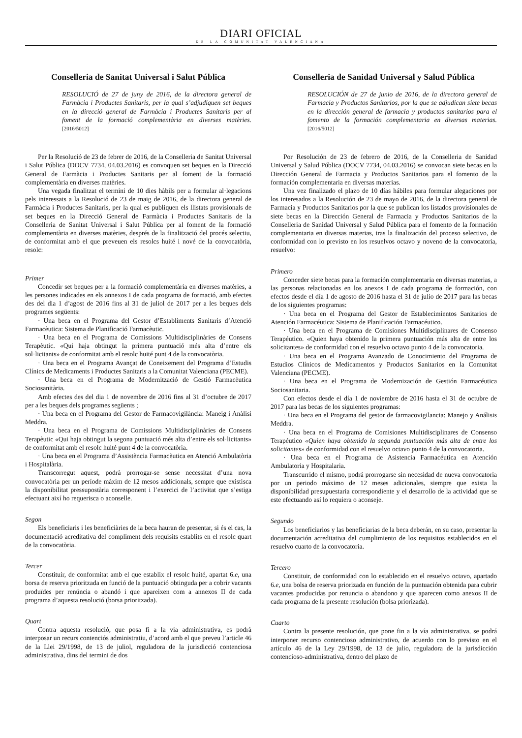DIARI OFICIAL
DE LA COMUNITAT VALENCIANA
Conselleria de Sanitat Universal i Salut Pública
RESOLUCIÓ de 27 de juny de 2016, de la directora general de Farmàcia i Productes Sanitaris, per la qual s’adjudiquen set beques en la direcció general de Farmàcia i Productes Sanitaris per al foment de la formació complementària en diverses matèries. [2016/5012]
Per la Resolució de 23 de febrer de 2016, de la Conselleria de Sanitat Universal i Salut Pública (DOCV 7734, 04.03.2016) es convoquen set beques en la Direcció General de Farmàcia i Productes Sanitaris per al foment de la formació complementària en diverses matèries.
Una vegada finalitzat el termini de 10 dies hàbils per a formular al·legacions pels interessats a la Resolució de 23 de maig de 2016, de la directora general de Farmàcia i Productes Sanitaris, per la qual es publiquen els llistats provisionals de set beques en la Direcció General de Farmàcia i Productes Sanitaris de la Conselleria de Sanitat Universal i Salut Pública per al foment de la formació complementària en diverses matèries, després de la finalització del procés selectiu, de conformitat amb el que preveuen els resolcs huité i nové de la convocatòria, resolc:
Primer
Concedir set beques per a la formació complementària en diverses matèries, a les persones indicades en els annexos I de cada programa de formació, amb efectes des del dia 1 d’agost de 2016 fins al 31 de juliol de 2017 per a les beques dels programes següents:
· Una beca en el Programa del Gestor d’Establiments Sanitaris d’Atenció Farmacèutica: Sistema de Planificació Farmacèutic.
· Una beca en el Programa de Comissions Multidisciplinàries de Consens Terapèutic. «Qui haja obtingut la primera puntuació més alta d’entre els sol·licitants» de conformitat amb el resolc huité punt 4 de la convocatòria.
· Una beca en el Programa Avançat de Coneixement del Programa d’Estudis Clínics de Medicaments i Productes Sanitaris a la Comunitat Valenciana (PECME).
· Una beca en el Programa de Modernització de Gestió Farmacèutica Sociosanitària.
Amb efectes des del dia 1 de novembre de 2016 fins al 31 d’octubre de 2017 per a les beques dels programes següents ;
· Una beca en el Programa del Gestor de Farmacovigilància: Maneig i Anàlisi Meddra.
· Una beca en el Programa de Comissions Multidisciplinàries de Consens Terapèutic «Qui haja obtingut la segona puntuació més alta d’entre els sol·licitants» de conformitat amb el resolc huité punt 4 de la convocatòria.
· Una beca en el Programa d’Assistència Farmacèutica en Atenció Ambulatòria i Hospitalària.
Transcorregut aquest, podrà prorrogar-se sense necessitat d’una nova convocatòria per un període màxim de 12 mesos addicionals, sempre que existisca la disponibilitat pressupostària corresponent i l’exercici de l’activitat que s’estiga efectuant així ho requerisca o aconselle.
Segon
Els beneficiaris i les beneficiàries de la beca hauran de presentar, si és el cas, la documentació acreditativa del compliment dels requisits establits en el resolc quart de la convocatòria.
Tercer
Constituir, de conformitat amb el que establix el resolc huité, apartat 6.e, una borsa de reserva prioritzada en funció de la puntuació obtinguda per a cobrir vacants produïdes per renúncia o abandó i que apareixen com a annexos II de cada programa d’aquesta resolució (borsa prioritzada).
Quart
Contra aquesta resolució, que posa fi a la via administrativa, es podrà interposar un recurs contenciós administratiu, d’acord amb el que preveu l’article 46 de la Llei 29/1998, de 13 de juliol, reguladora de la jurisdicció contenciosa administrativa, dins del termini de dos
Conselleria de Sanidad Universal y Salud Pública
RESOLUCIÓN de 27 de junio de 2016, de la directora general de Farmacia y Productos Sanitarios, por la que se adjudican siete becas en la dirección general de farmacia y productos sanitarios para el fomento de la formación complementaria en diversas materias. [2016/5012]
Por Resolución de 23 de febrero de 2016, de la Conselleria de Sanidad Universal y Salud Pública (DOCV 7734, 04.03.2016) se convocan siete becas en la Dirección General de Farmacia y Productos Sanitarios para el fomento de la formación complementaria en diversas materias.
Una vez finalizado el plazo de 10 días hábiles para formular alegaciones por los interesados a la Resolución de 23 de mayo de 2016, de la directora general de Farmacia y Productos Sanitarios por la que se publican los listados provisionales de siete becas en la Dirección General de Farmacia y Productos Sanitarios de la Conselleria de Sanidad Universal y Salud Pública para el fomento de la formación complementaria en diversas materias, tras la finalización del proceso selectivo, de conformidad con lo previsto en los resuelvos octavo y noveno de la convocatoria, resuelvo:
Primero
Conceder siete becas para la formación complementaria en diversas materias, a las personas relacionadas en los anexos I de cada programa de formación, con efectos desde el día 1 de agosto de 2016 hasta el 31 de julio de 2017 para las becas de los siguientes programas:
· Una beca en el Programa del Gestor de Establecimientos Sanitarios de Atención Farmacéutica: Sistema de Planificación Farmacéutico.
· Una beca en el Programa de Comisiones Multidisciplinares de Consenso Terapéutico. «Quien haya obtenido la primera puntuación más alta de entre los solicitantes» de conformidad con el resuelvo octavo punto 4 de la convocatoria.
· Una beca en el Programa Avanzado de Conocimiento del Programa de Estudios Clínicos de Medicamentos y Productos Sanitarios en la Comunitat Valenciana (PECME).
· Una beca en el Programa de Modernización de Gestión Farmacéutica Sociosanitaria.
Con efectos desde el día 1 de noviembre de 2016 hasta el 31 de octubre de 2017 para las becas de los siguientes programas:
· Una beca en el Programa del gestor de farmacovigilancia: Manejo y Análisis Meddra.
· Una beca en el Programa de Comisiones Multidisciplinares de Consenso Terapéutico «Quien haya obtenido la segunda puntuación más alta de entre los solicitantes» de conformidad con el resuelvo octavo punto 4 de la convocatoria.
· Una beca en el Programa de Asistencia Farmacéutica en Atención Ambulatoria y Hospitalaria.
Transcurrido el mismo, podrá prorrogarse sin necesidad de nueva convocatoria por un periodo máximo de 12 meses adicionales, siempre que exista la disponibilidad presupuestaria correspondiente y el desarrollo de la actividad que se este efectuando así lo requiera o aconseje.
Segundo
Los beneficiarios y las beneficiarias de la beca deberán, en su caso, presentar la documentación acreditativa del cumplimiento de los requisitos establecidos en el resuelvo cuarto de la convocatoria.
Tercero
Constituir, de conformidad con lo establecido en el resuelvo octavo, apartado 6.e, una bolsa de reserva priorizada en función de la puntuación obtenida para cubrir vacantes producidas por renuncia o abandono y que aparecen como anexos II de cada programa de la presente resolución (bolsa priorizada).
Cuarto
Contra la presente resolución, que pone fin a la vía administrativa, se podrá interponer recurso contencioso administrativo, de acuerdo con lo previsto en el artículo 46 de la Ley 29/1998, de 13 de julio, reguladora de la jurisdicción contencioso-administrativa, dentro del plazo de